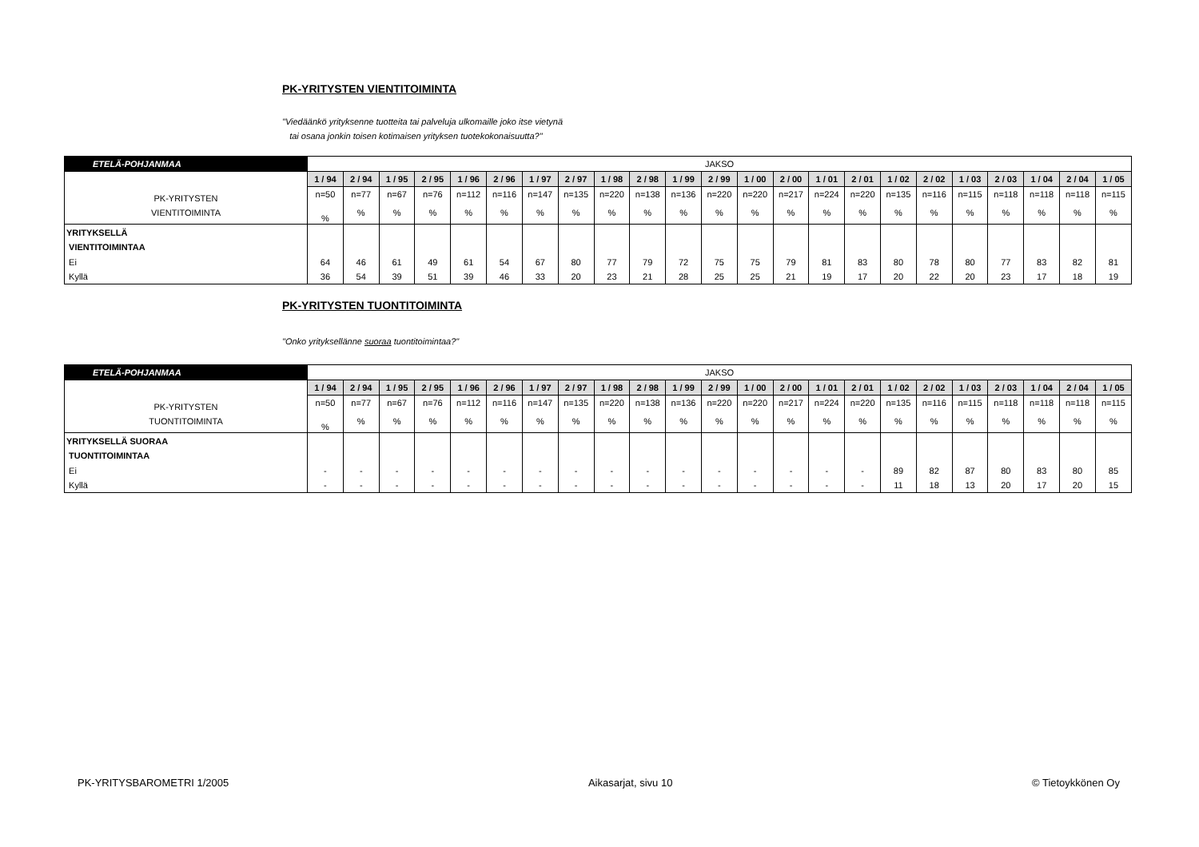PK-YRITYSTEN VIENTITOIMINTA
"Viedäänkö yrityksenne tuotteita tai palveluja ulkomaille joko itse vietynä
tai osana jonkin toisen kotimaisen yrityksen tuotekokonaisuutta?"
| ETELÄ-POHJANMAA | JAKSO | | | | | | | | | | | | | | | | | | | | | | |
| | 1 / 94 | 2 / 94 | 1 / 95 | 2 / 95 | 1 / 96 | 2 / 96 | 1 / 97 | 2 / 97 | 1 / 98 | 2 / 98 | 1 / 99 | 2 / 99 | 1 / 00 | 2 / 00 | 1 / 01 | 2 / 01 | 1 / 02 | 2 / 02 | 1 / 03 | 2 / 03 | 1 / 04 | 2 / 04 | 1 / 05 |
| PK-YRITYSTEN VIENTITOIMINTA | n=50 | n=77 | n=67 | n=76 | n=112 | n=116 | n=147 | n=135 | n=220 | n=138 | n=136 | n=220 | n=220 | n=217 | n=224 | n=220 | n=135 | n=116 | n=115 | n=118 | n=118 | n=118 | n=115 |
| | % | % | % | % | % | % | % | % | % | % | % | % | % | % | % | % | % | % | % | % | % | % | % |
| YRITYKSELLÄ VIENTITOIMINTAA | | | | | | | | | | | | | | | | | | | | | | | |
| Ei | 64 | 46 | 61 | 49 | 61 | 54 | 67 | 80 | 77 | 79 | 72 | 75 | 75 | 79 | 81 | 83 | 80 | 78 | 80 | 77 | 83 | 82 | 81 |
| Kyllä | 36 | 54 | 39 | 51 | 39 | 46 | 33 | 20 | 23 | 21 | 28 | 25 | 25 | 21 | 19 | 17 | 20 | 22 | 20 | 23 | 17 | 18 | 19 |
PK-YRITYSTEN TUONTITOIMINTA
"Onko yrityksellänne suoraa tuontitoimintaa?"
| ETELÄ-POHJANMAA | JAKSO | | | | | | | | | | | | | | | | | | | | | | |
| | 1 / 94 | 2 / 94 | 1 / 95 | 2 / 95 | 1 / 96 | 2 / 96 | 1 / 97 | 2 / 97 | 1 / 98 | 2 / 98 | 1 / 99 | 2 / 99 | 1 / 00 | 2 / 00 | 1 / 01 | 2 / 01 | 1 / 02 | 2 / 02 | 1 / 03 | 2 / 03 | 1 / 04 | 2 / 04 | 1 / 05 |
| PK-YRITYSTEN TUONTITOIMINTA | n=50 | n=77 | n=67 | n=76 | n=112 | n=116 | n=147 | n=135 | n=220 | n=138 | n=136 | n=220 | n=220 | n=217 | n=224 | n=220 | n=135 | n=116 | n=115 | n=118 | n=118 | n=118 | n=115 |
| | % | % | % | % | % | % | % | % | % | % | % | % | % | % | % | % | % | % | % | % | % | % | % |
| YRITYKSELLÄ SUORAA TUONTITOIMINTAA | | | | | | | | | | | | | | | | | | | | | | | |
| Ei | - | - | - | - | - | - | - | - | - | - | - | - | - | - | - | - | 89 | 82 | 87 | 80 | 83 | 80 | 85 |
| Kyllä | - | - | - | - | - | - | - | - | - | - | - | - | - | - | - | - | 11 | 18 | 13 | 20 | 17 | 20 | 15 |
PK-YRITYSBAROMETRI 1/2005 Aikasarjat, sivu 10 © Tietoykkönen Oy